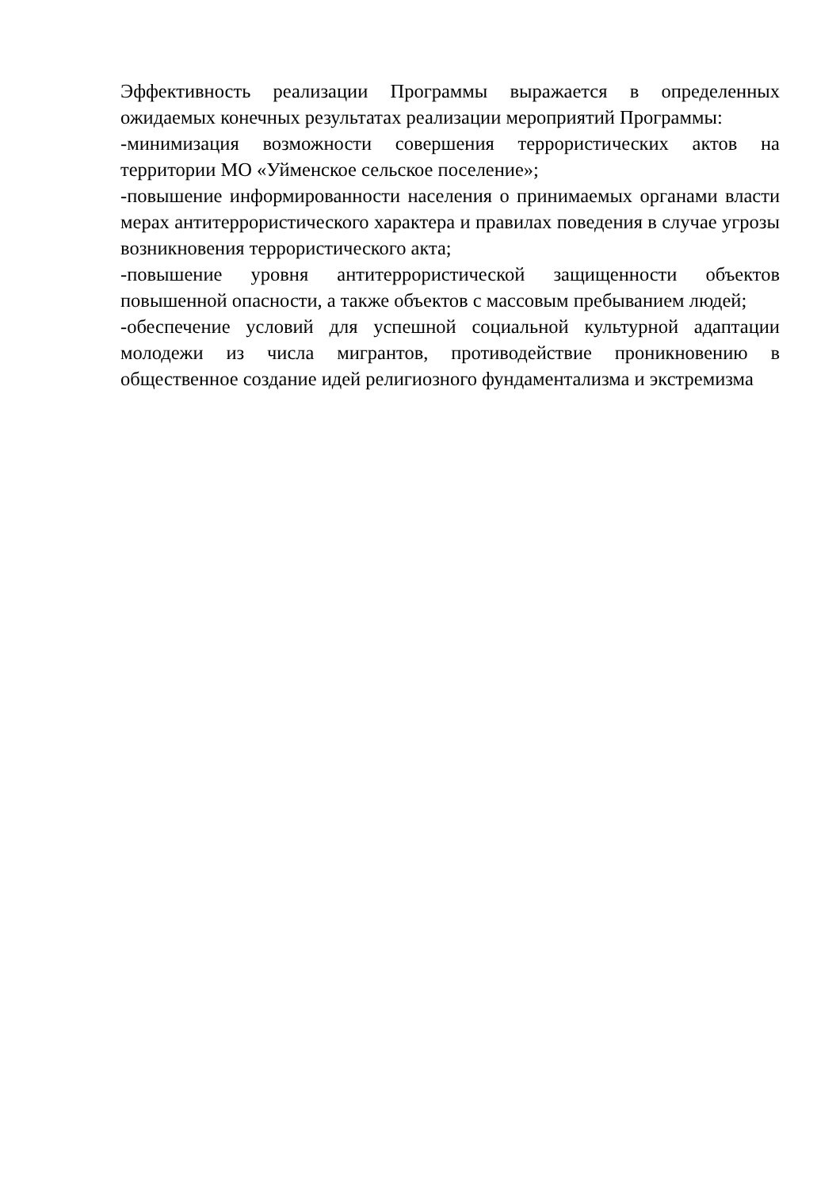Эффективность реализации Программы выражается в определенных ожидаемых конечных результатах реализации мероприятий Программы:
-минимизация возможности совершения террористических актов на территории МО «Уйменское сельское поселение»;
-повышение информированности населения о принимаемых органами власти мерах антитеррористического характера и правилах поведения в случае угрозы возникновения террористического акта;
-повышение уровня антитеррористической защищенности объектов повышенной опасности, а также объектов с массовым пребыванием людей;
-обеспечение условий для успешной социальной культурной адаптации молодежи из числа мигрантов, противодействие проникновению в общественное создание идей религиозного фундаментализма и экстремизма